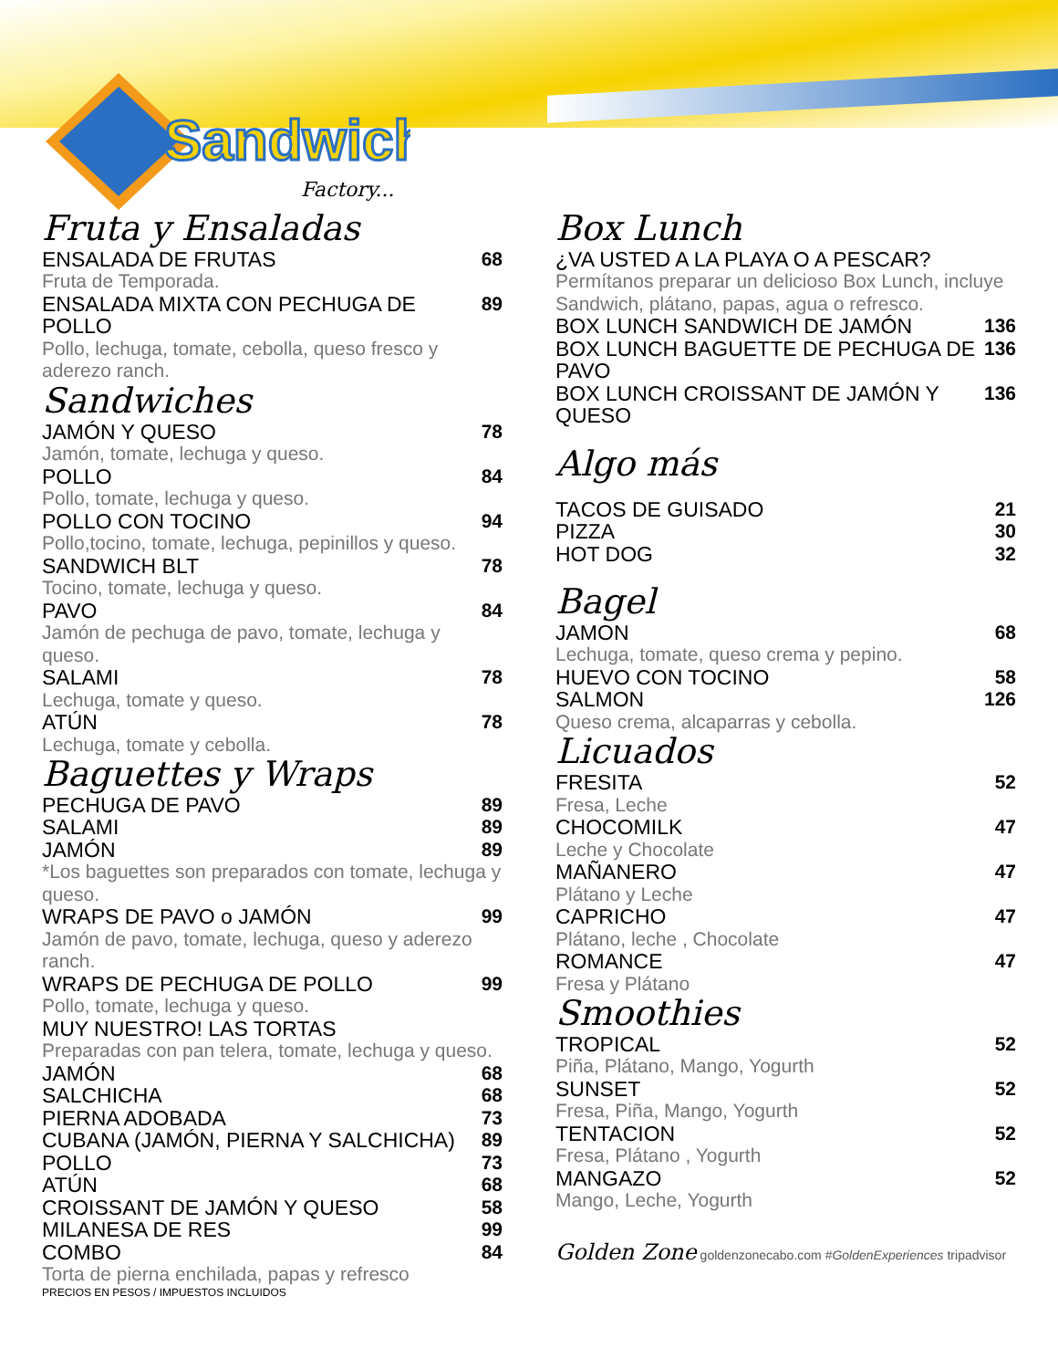Sandwich
Factory...
Fruta y Ensaladas
ENSALADA DE FRUTAS 68
Fruta de Temporada.
ENSALADA MIXTA CON PECHUGA DE POLLO 89
Pollo, lechuga, tomate, cebolla, queso fresco y aderezo ranch.
Sandwiches
JAMÓN Y QUESO 78
Jamón, tomate, lechuga y queso.
POLLO 84
Pollo, tomate, lechuga y queso.
POLLO CON TOCINO 94
Pollo,tocino, tomate, lechuga, pepinillos y queso.
SANDWICH BLT 78
Tocino, tomate, lechuga y queso.
PAVO 84
Jamón de pechuga de pavo, tomate, lechuga y queso.
SALAMI 78
Lechuga, tomate y queso.
ATÚN 78
Lechuga, tomate y cebolla.
Baguettes y Wraps
PECHUGA DE PAVO 89
SALAMI 89
JAMÓN 89
*Los baguettes son preparados con tomate, lechuga y queso.
WRAPS DE PAVO o JAMÓN 99
Jamón de pavo, tomate, lechuga, queso y aderezo ranch.
WRAPS DE PECHUGA DE POLLO 99
Pollo, tomate, lechuga y queso.
MUY NUESTRO! LAS TORTAS
Preparadas con pan telera, tomate, lechuga y queso.
JAMÓN 68
SALCHICHA 68
PIERNA ADOBADA 73
CUBANA (JAMÓN, PIERNA Y SALCHICHA) 89
POLLO 73
ATÚN 68
CROISSANT DE JAMÓN Y QUESO 58
MILANESA DE RES 99
COMBO 84
Torta de pierna enchilada, papas y refresco
PRECIOS EN PESOS / IMPUESTOS INCLUIDOS
Box Lunch
¿VA USTED A LA PLAYA O A PESCAR?
Permítanos preparar un delicioso Box Lunch, incluye Sandwich, plátano, papas, agua o refresco.
BOX LUNCH SANDWICH DE JAMÓN 136
BOX LUNCH BAGUETTE DE PECHUGA DE PAVO 136
BOX LUNCH CROISSANT DE JAMÓN Y QUESO 136
Algo más
TACOS DE GUISADO 21
PIZZA 30
HOT DOG 32
Bagel
JAMON 68
Lechuga, tomate, queso crema y pepino.
HUEVO CON TOCINO 58
SALMON 126
Queso crema, alcaparras y cebolla.
Licuados
FRESITA 52
Fresa, Leche
CHOCOMILK 47
Leche y Chocolate
MAÑANERO 47
Plátano y Leche
CAPRICHO 47
Plátano, leche , Chocolate
ROMANCE 47
Fresa y Plátano
Smoothies
TROPICAL 52
Piña, Plátano, Mango, Yogurth
SUNSET 52
Fresa, Piña, Mango, Yogurth
TENTACION 52
Fresa, Plátano , Yogurth
MANGAZO 52
Mango, Leche, Yogurth
Golden Zone goldenzonecabo.com #GoldenExperiences tripadvisor